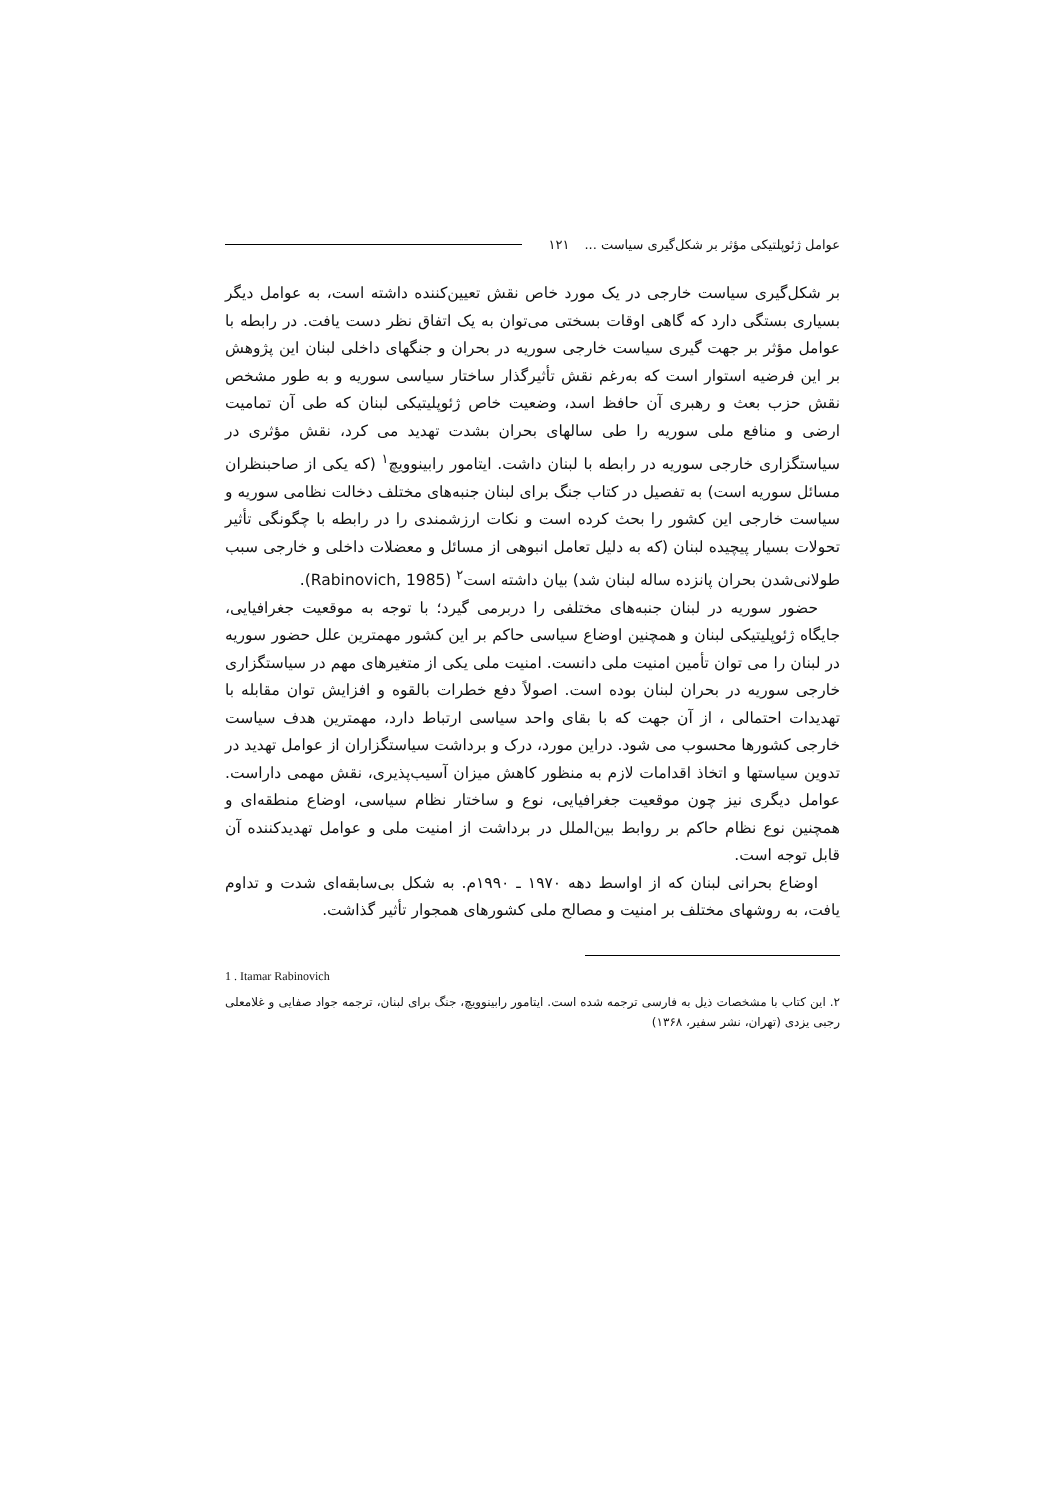عوامل ژئوپلتیکی مؤثر بر شکل‌گیری سیاست ... ۱۲۱
بر شکل‌گیری سیاست خارجی در یک مورد خاص نقش تعیین‌کننده داشته است، به عوامل دیگر بسیاری بستگی دارد که گاهی اوقات بسختی می‌توان به یک اتفاق نظر دست یافت. در رابطه با عوامل مؤثر بر جهت گیری سیاست خارجی سوریه در بحران و جنگهای داخلی لبنان این پژوهش بر این فرضیه استوار است که به‌رغم نقش تأثیرگذار ساختار سیاسی سوریه و به طور مشخص نقش حزب بعث و رهبری آن حافظ اسد، وضعیت خاص ژئوپلیتیکی لبنان که طی آن تمامیت ارضی و منافع ملی سوریه را طی سالهای بحران بشدت تهدید می کرد، نقش مؤثری در سیاستگزاری خارجی سوریه در رابطه با لبنان داشت. ایتامور رابینوویچ<sup>۱</sup> (که یکی از صاحبنظران مسائل سوریه است) به تفصیل در کتاب جنگ برای لبنان جنبه‌های مختلف دخالت نظامی سوریه و سیاست خارجی این کشور را بحث کرده است و نکات ارزشمندی را در رابطه با چگونگی تأثیر تحولات بسیار پیچیده لبنان (که به دلیل تعامل انبوهی از مسائل و معضلات داخلی و خارجی سبب طولانی‌شدن بحران پانزده ساله لبنان شد) بیان داشته است<sup>۲</sup> (Rabinovich, 1985).
حضور سوریه در لبنان جنبه‌های مختلفی را دربرمی گیرد؛ با توجه به موقعیت جغرافیایی، جایگاه ژئوپلیتیکی لبنان و همچنین اوضاع سیاسی حاکم بر این کشور مهمترین علل حضور سوریه در لبنان را می توان تأمین امنیت ملی دانست. امنیت ملی یکی از متغیرهای مهم در سیاستگزاری خارجی سوریه در بحران لبنان بوده است. اصولاً دفع خطرات بالقوه و افزایش توان مقابله با تهدیدات احتمالی ، از آن جهت که با بقای واحد سیاسی ارتباط دارد، مهمترین هدف سیاست خارجی کشورها محسوب می شود. دراین مورد، درک و برداشت سیاستگزاران از عوامل تهدید در تدوین سیاستها و اتخاذ اقدامات لازم به منظور کاهش میزان آسیب‌پذیری، نقش مهمی داراست. عوامل دیگری نیز چون موقعیت جغرافیایی، نوع و ساختار نظام سیاسی، اوضاع منطقه‌ای و همچنین نوع نظام حاکم بر روابط بین‌الملل در برداشت از امنیت ملی و عوامل تهدیدکننده آن قابل توجه است.
اوضاع بحرانی لبنان که از اواسط دهه ۱۹۷۰ ـ ۱۹۹۰م. به شکل بی‌سابقه‌ای شدت و تداوم یافت، به روشهای مختلف بر امنیت و مصالح ملی کشورهای همجوار تأثیر گذاشت.
1 . Itamar Rabinovich
۲. این کتاب با مشخصات ذیل به فارسی ترجمه شده است. ایتامور رابینوویچ، جنگ برای لبنان، ترجمه جواد صفایی و غلامعلی رجبی یزدی (تهران، نشر سفیر، ۱۳۶۸)